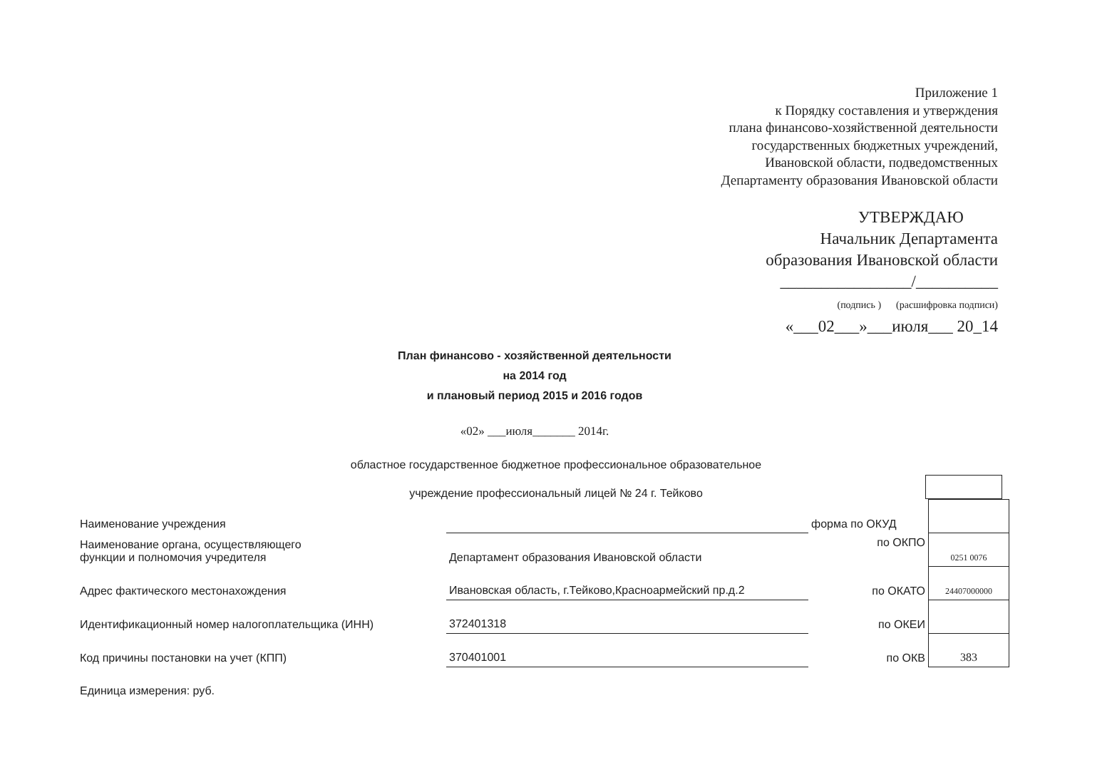Приложение 1
к Порядку составления и утверждения
плана финансово-хозяйственной деятельности
государственных бюджетных учреждений,
Ивановской области, подведомственных
Департаменту образования Ивановской области
УТВЕРЖДАЮ
Начальник Департамента
образования Ивановской области
________________/__________
(подпись ) (расшифровка подписи)
«___02___»___июля___ 20_14
План финансово - хозяйственной деятельности
на 2014 год
и плановый период 2015 и 2016 годов
«02» ___июля_______ 2014г.
областное государственное бюджетное профессиональное образовательное
учреждение профессиональный лицей № 24 г. Тейково
| Наименование учреждения | | форма по ОКУД | |
| Наименование органа, осуществляющего функции и полномочия учредителя | Департамент образования Ивановской области | по ОКПО | 0251 0076 |
| Адрес фактического местонахождения | Ивановская область, г.Тейково,Красноармейский пр.д.2 | по ОКАТО | 24407000000 |
| Идентификационный номер налогоплательщика (ИНН) | 372401318 | по ОКЕИ | |
| Код причины постановки на учет (КПП) | 370401001 | по ОКВ | 383 |
| Единица измерения: руб. | | | |